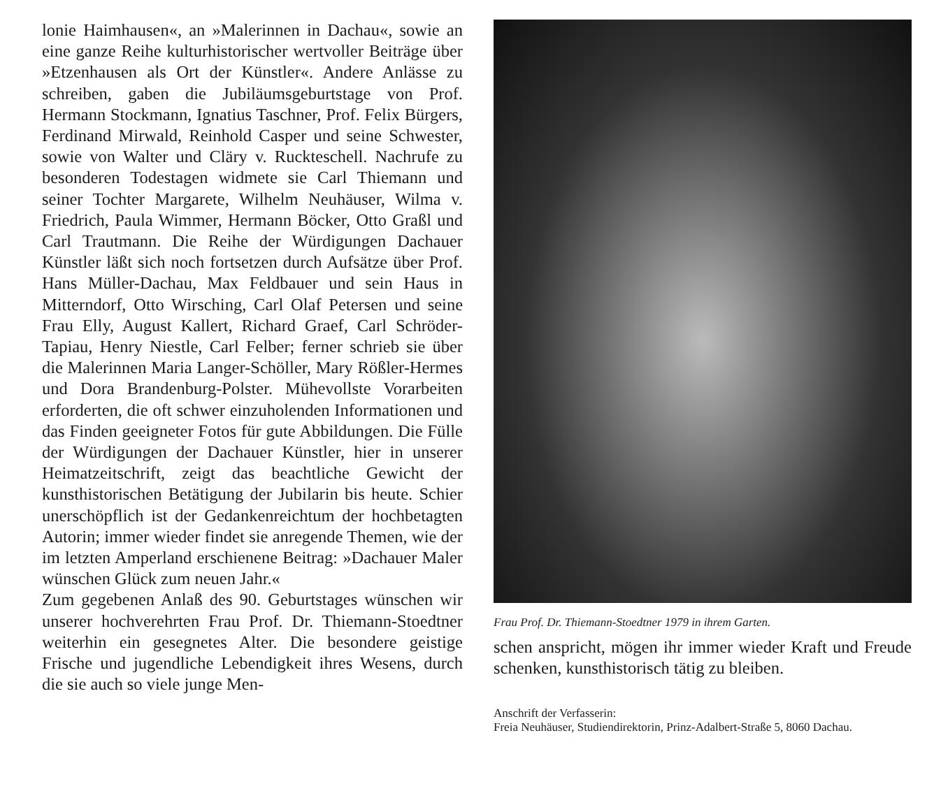lonie Haimhausen«, an »Malerinnen in Dachau«, sowie an eine ganze Reihe kulturhistorischer wertvoller Beiträge über »Etzenhausen als Ort der Künstler«. Andere Anlässe zu schreiben, gaben die Jubiläumsgeburtstage von Prof. Hermann Stockmann, Ignatius Taschner, Prof. Felix Bürgers, Ferdinand Mirwald, Reinhold Casper und seine Schwester, sowie von Walter und Cläry v. Ruckteschell. Nachrufe zu besonderen Todestagen widmete sie Carl Thiemann und seiner Tochter Margarete, Wilhelm Neuhäuser, Wilma v. Friedrich, Paula Wimmer, Hermann Böcker, Otto Graßl und Carl Trautmann. Die Reihe der Würdigungen Dachauer Künstler läßt sich noch fortsetzen durch Aufsätze über Prof. Hans Müller-Dachau, Max Feldbauer und sein Haus in Mitterndorf, Otto Wirsching, Carl Olaf Petersen und seine Frau Elly, August Kallert, Richard Graef, Carl Schröder-Tapiau, Henry Niestle, Carl Felber; ferner schrieb sie über die Malerinnen Maria Langer-Schöller, Mary Rößler-Hermes und Dora Brandenburg-Polster. Mühevollste Vorarbeiten erforderten, die oft schwer einzuholenden Informationen und das Finden geeigneter Fotos für gute Abbildungen. Die Fülle der Würdigungen der Dachauer Künstler, hier in unserer Heimatzeitschrift, zeigt das beachtliche Gewicht der kunsthistorischen Betätigung der Jubilarin bis heute. Schier unerschöpflich ist der Gedankenreichtum der hochbetagten Autorin; immer wieder findet sie anregende Themen, wie der im letzten Amperland erschienene Beitrag: »Dachauer Maler wünschen Glück zum neuen Jahr.«
Zum gegebenen Anlaß des 90. Geburtstages wünschen wir unserer hochverehrten Frau Prof. Dr. Thiemann-Stoedtner weiterhin ein gesegnetes Alter. Die besondere geistige Frische und jugendliche Lebendigkeit ihres Wesens, durch die sie auch so viele junge Men-
Frau Prof. Dr. Thiemann-Stoedtner 1979 in ihrem Garten.
schen anspricht, mögen ihr immer wieder Kraft und Freude schenken, kunsthistorisch tätig zu bleiben.
Anschrift der Verfasserin:
Freia Neuhäuser, Studiendirektorin, Prinz-Adalbert-Straße 5, 8060 Dachau.